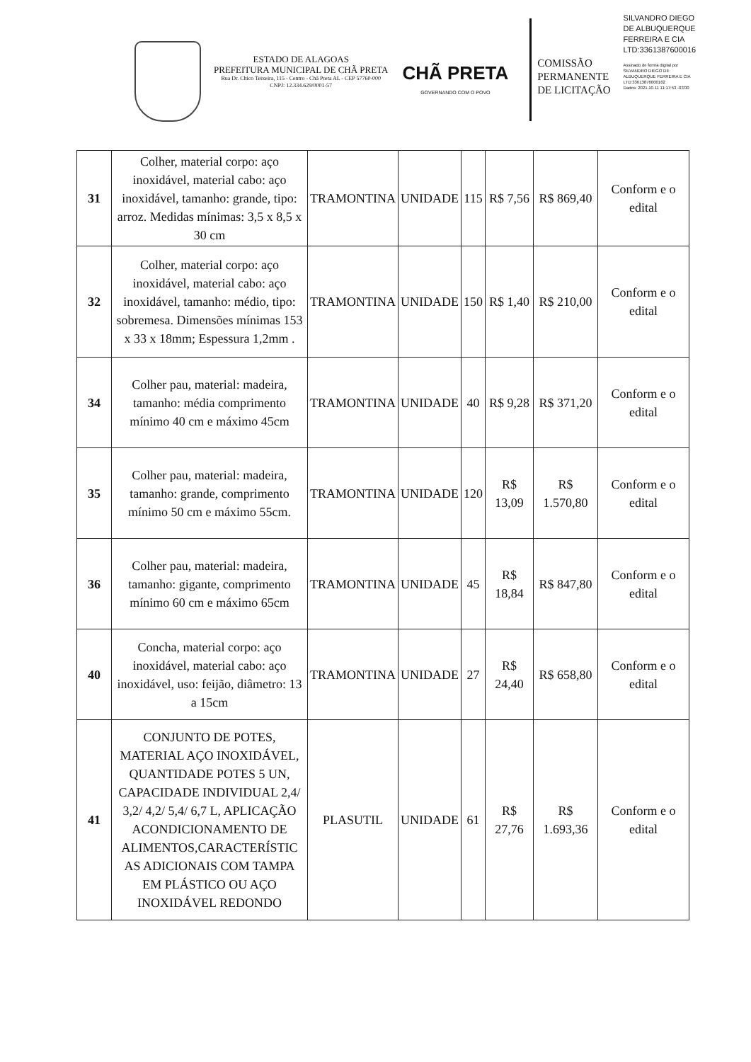ESTADO DE ALAGOAS
PREFEITURA MUNICIPAL DE CHÃ PRETA
Rua Dr. Chico Teixeira, 115 - Centro - Chã Preta AL - CEP 57760-000
CNPJ: 12.334.629/0001-57
CHÃ PRETA
GOVERNANDO COM O POVO
COMISSÃO
PERMANENTE
DE LICITAÇÃO
SILVANDRO DIEGO
DE ALBUQUERQUE
FERREIRA E CIA
LTD:3361387600016
Assinado de forma digital por
SILVANDRO DIEGO DE
ALBUQUERQUE FERREIRA E CIA
LTD:33613876000162
Dados: 2021.10.11 11:17:53 -03'00
| 31 | Colher, material corpo: aço inoxidável, material cabo: aço inoxidável, tamanho: grande, tipo: arroz. Medidas mínimas: 3,5 x 8,5 x 30 cm | TRAMONTINA | UNIDADE | 115 | R$ 7,56 | R$ 869,40 | Conform e o edital |
| 32 | Colher, material corpo: aço inoxidável, material cabo: aço inoxidável, tamanho: médio, tipo: sobremesa. Dimensões mínimas 153 x 33 x 18mm; Espessura 1,2mm . | TRAMONTINA | UNIDADE | 150 | R$ 1,40 | R$ 210,00 | Conform e o edital |
| 34 | Colher pau, material: madeira, tamanho: média comprimento mínimo 40 cm e máximo 45cm | TRAMONTINA | UNIDADE | 40 | R$ 9,28 | R$ 371,20 | Conform e o edital |
| 35 | Colher pau, material: madeira, tamanho: grande, comprimento mínimo 50 cm e máximo 55cm. | TRAMONTINA | UNIDADE | 120 | R$ 13,09 | R$ 1.570,80 | Conform e o edital |
| 36 | Colher pau, material: madeira, tamanho: gigante, comprimento mínimo 60 cm e máximo 65cm | TRAMONTINA | UNIDADE | 45 | R$ 18,84 | R$ 847,80 | Conform e o edital |
| 40 | Concha, material corpo: aço inoxidável, material cabo: aço inoxidável, uso: feijão, diâmetro: 13 a 15cm | TRAMONTINA | UNIDADE | 27 | R$ 24,40 | R$ 658,80 | Conform e o edital |
| 41 | CONJUNTO DE POTES, MATERIAL AÇO INOXIDÁVEL, QUANTIDADE POTES 5 UN, CAPACIDADE INDIVIDUAL 2,4/ 3,2/ 4,2/ 5,4/ 6,7 L, APLICAÇÃO ACONDICIONAMENTO DE ALIMENTOS,CARACTERÍSTIC AS ADICIONAIS COM TAMPA EM PLÁSTICO OU AÇO INOXIDÁVEL REDONDO | PLASUTIL | UNIDADE | 61 | R$ 27,76 | R$ 1.693,36 | Conform e o edital |